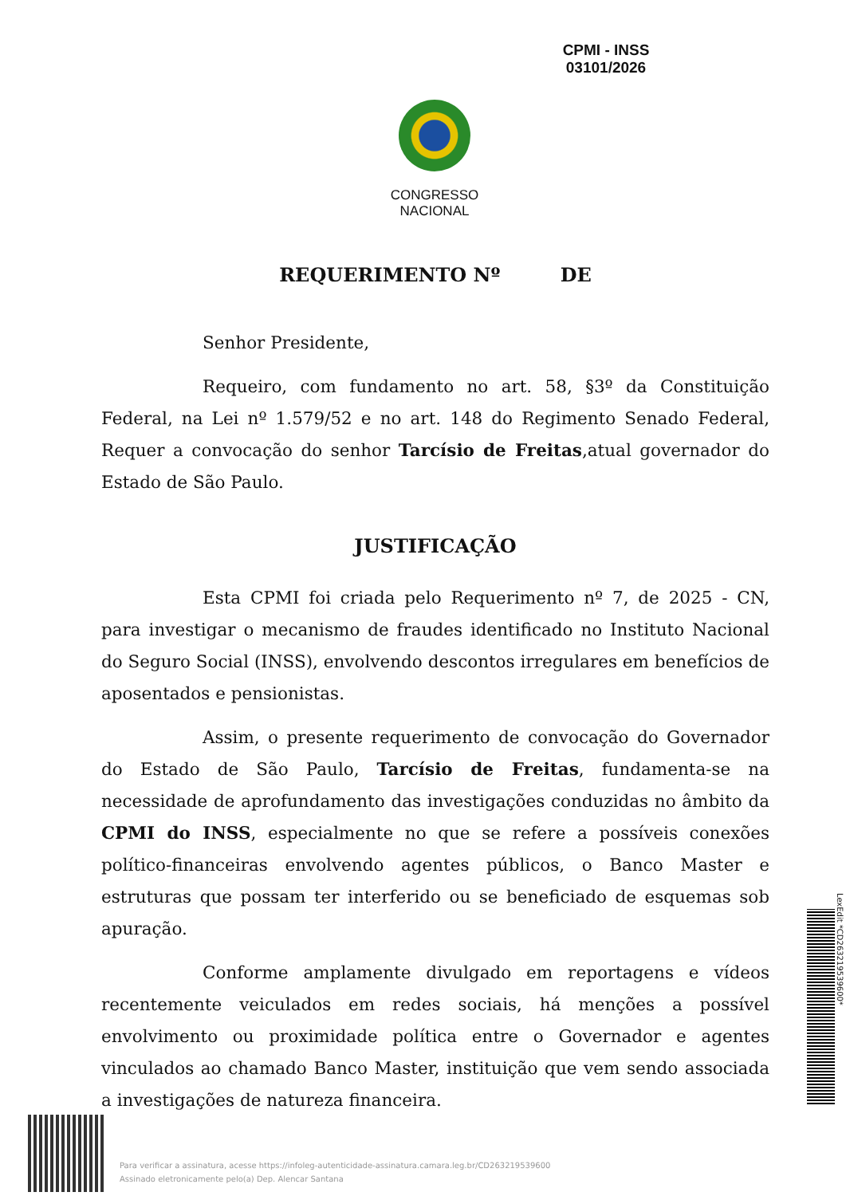CPMI - INSS
03101/2026
CONGRESSO NACIONAL
REQUERIMENTO Nº DE
Senhor Presidente,
Requeiro, com fundamento no art. 58, §3º da Constituição Federal, na Lei nº 1.579/52 e no art. 148 do Regimento Senado Federal, Requer a convocação do senhor Tarcísio de Freitas,atual governador do Estado de São Paulo.
JUSTIFICAÇÃO
Esta CPMI foi criada pelo Requerimento nº 7, de 2025 - CN, para investigar o mecanismo de fraudes identificado no Instituto Nacional do Seguro Social (INSS), envolvendo descontos irregulares em benefícios de aposentados e pensionistas.
Assim, o presente requerimento de convocação do Governador do Estado de São Paulo, Tarcísio de Freitas, fundamenta-se na necessidade de aprofundamento das investigações conduzidas no âmbito da CPMI do INSS, especialmente no que se refere a possíveis conexões político-financeiras envolvendo agentes públicos, o Banco Master e estruturas que possam ter interferido ou se beneficiado de esquemas sob apuração.
Conforme amplamente divulgado em reportagens e vídeos recentemente veiculados em redes sociais, há menções a possível envolvimento ou proximidade política entre o Governador e agentes vinculados ao chamado Banco Master, instituição que vem sendo associada a investigações de natureza financeira.
LexEdit *CD263219539600*
Para verificar a assinatura, acesse https://infoleg-autenticidade-assinatura.camara.leg.br/CD263219539600
Assinado eletronicamente pelo(a) Dep. Alencar Santana